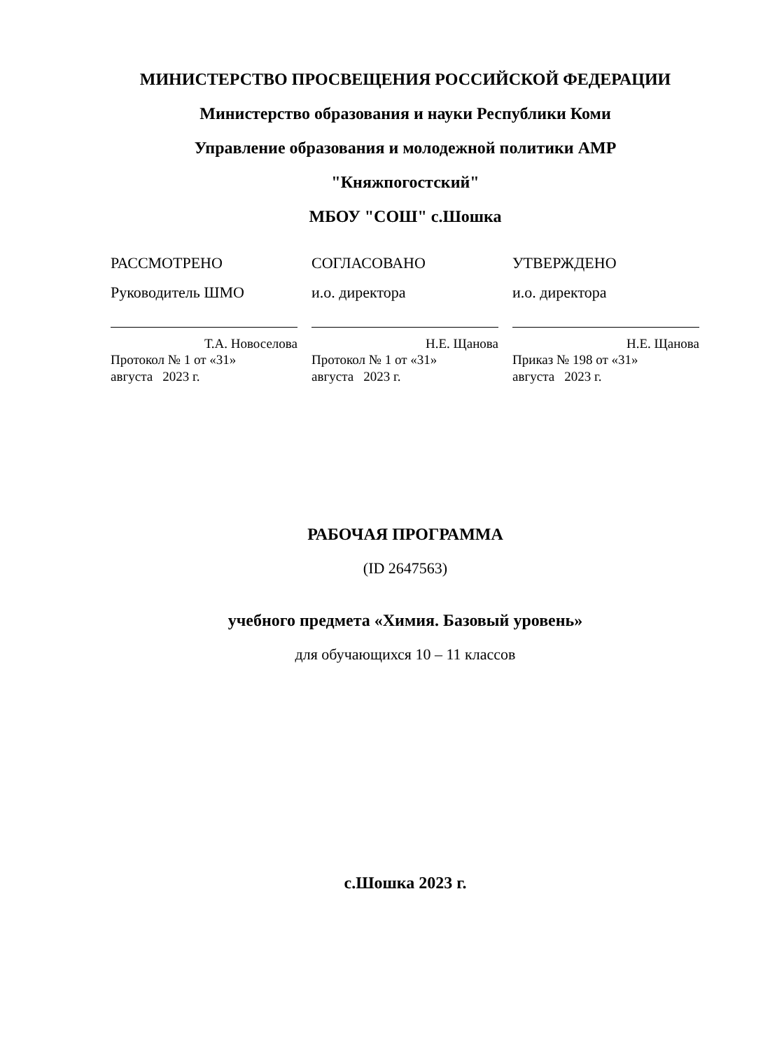МИНИСТЕРСТВО ПРОСВЕЩЕНИЯ РОССИЙСКОЙ ФЕДЕРАЦИИ
Министерство образования и науки Республики Коми
Управление образования и молодежной политики АМР
"Княжпогостский"
МБОУ "СОШ" с.Шошка
РАССМОТРЕНО
Руководитель ШМО
Т.А. Новоселова
Протокол № 1 от «31»
августа 2023 г.
СОГЛАСОВАНО
и.о. директора
Н.Е. Щанова
Протокол № 1 от «31»
августа 2023 г.
УТВЕРЖДЕНО
и.о. директора
Н.Е. Щанова
Приказ № 198 от «31»
августа 2023 г.
РАБОЧАЯ ПРОГРАММА
(ID 2647563)
учебного предмета «Химия. Базовый уровень»
для обучающихся 10 – 11 классов
с.Шошка 2023 г.